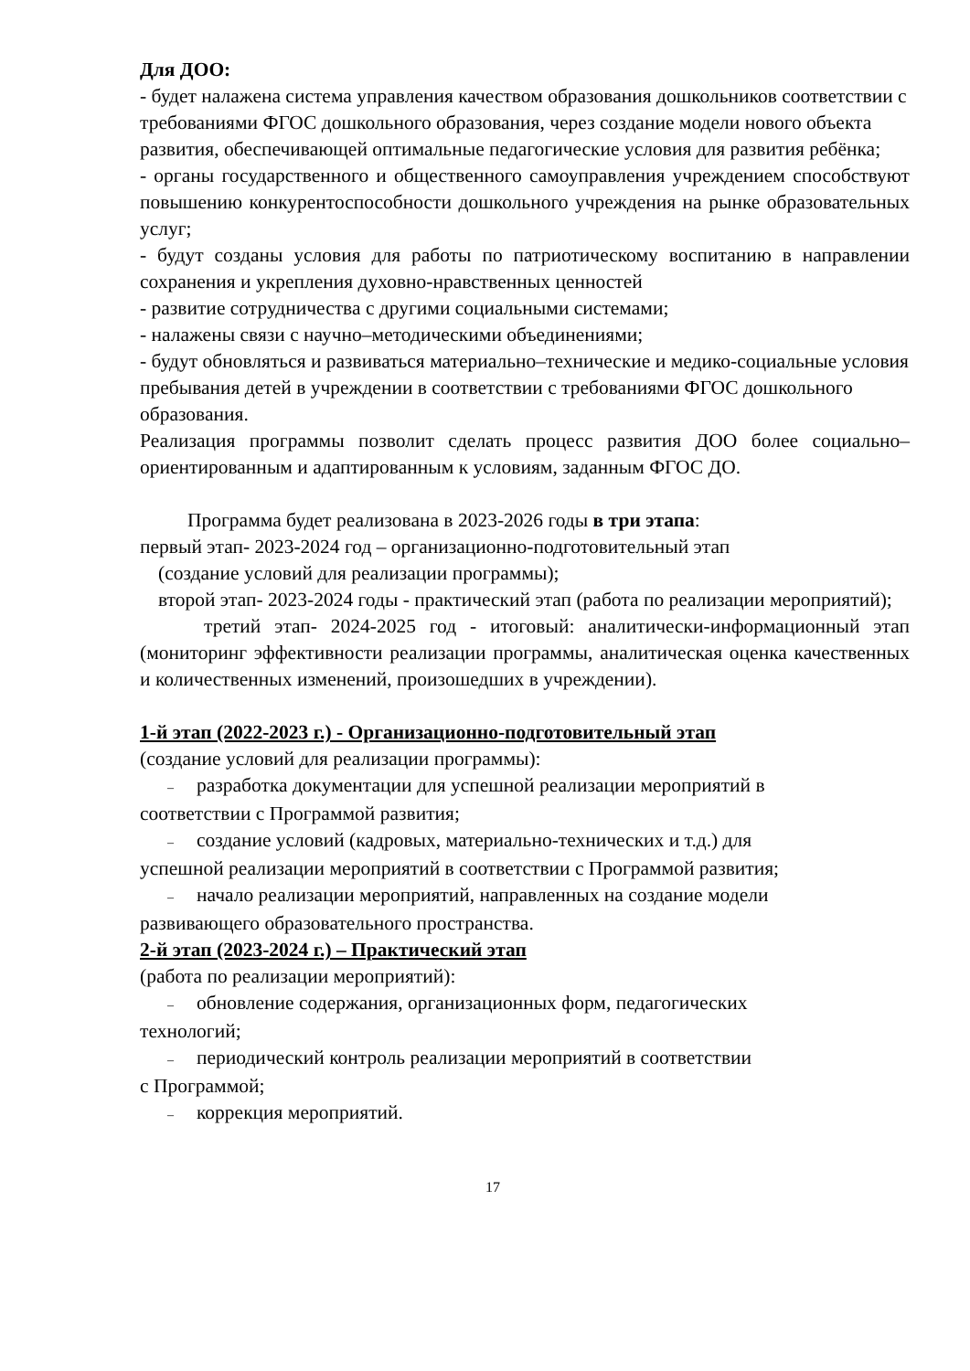Для ДОО:
- будет налажена система управления качеством образования дошкольников соответствии с требованиями ФГОС дошкольного образования, через создание модели нового объекта развития, обеспечивающей оптимальные педагогические условия для развития ребёнка;
- органы государственного и общественного самоуправления учреждением способствуют повышению конкурентоспособности дошкольного учреждения на рынке образовательных услуг;
- будут созданы условия для работы по патриотическому воспитанию в направлении сохранения и укрепления духовно-нравственных ценностей
- развитие сотрудничества с другими социальными системами;
- налажены связи с научно–методическими объединениями;
- будут обновляться и развиваться материально–технические и медико-социальные условия пребывания детей в учреждении в соответствии с требованиями ФГОС дошкольного образования.
Реализация программы позволит сделать процесс развития ДОО более социально–ориентированным и адаптированным к условиям, заданным ФГОС ДО.
Программа будет реализована в 2023-2026 годы в три этапа:
первый этап- 2023-2024 год – организационно-подготовительный этап
(создание условий для реализации программы);
второй этап- 2023-2024 годы - практический этап (работа по реализации мероприятий);
третий этап- 2024-2025 год - итоговый: аналитически-информационный этап (мониторинг эффективности реализации программы, аналитическая оценка качественных и количественных изменений, произошедших в учреждении).
1-й этап (2022-2023 г.) - Организационно-подготовительный этап
(создание условий для реализации программы):
– разработка документации для успешной реализации мероприятий в
соответствии с Программой развития;
– создание условий (кадровых, материально-технических и т.д.) для
успешной реализации мероприятий в соответствии с Программой развития;
– начало реализации мероприятий, направленных на создание модели
развивающего образовательного пространства.
2-й этап (2023-2024 г.) – Практический этап
(работа по реализации мероприятий):
– обновление содержания, организационных форм, педагогических
технологий;
– периодический контроль реализации мероприятий в соответствии
с Программой;
– коррекция мероприятий.
17